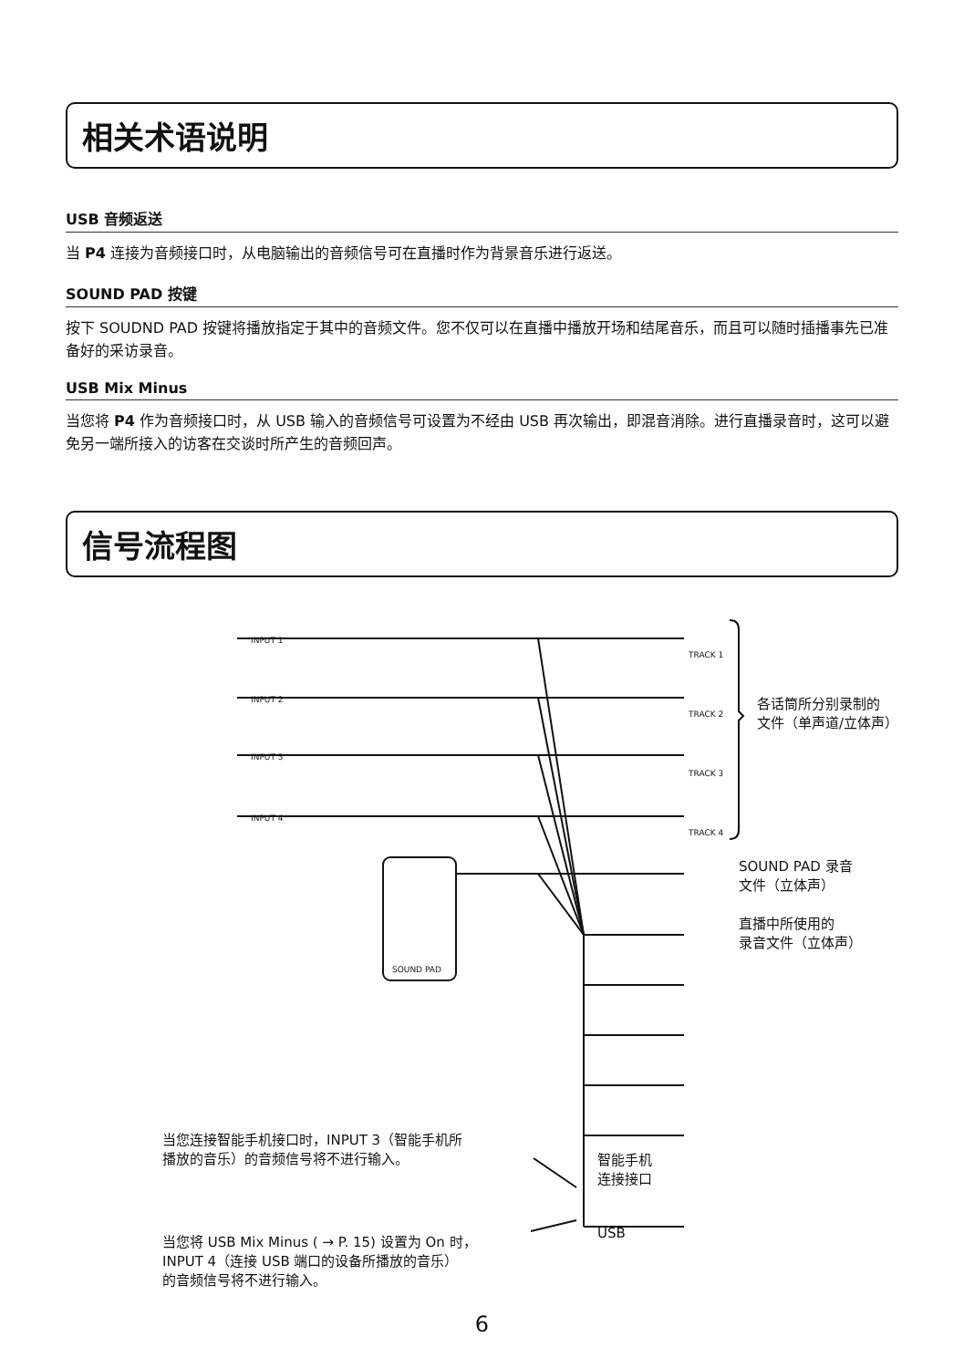相关术语说明
USB 音频返送
当 P4 连接为音频接口时，从电脑输出的音频信号可在直播时作为背景音乐进行返送。
SOUND PAD 按键
按下 SOUDND PAD 按键将播放指定于其中的音频文件。您不仅可以在直播中播放开场和结尾音乐，而且可以随时插播事先已准备好的采访录音。
USB Mix Minus
当您将 P4 作为音频接口时，从 USB 输入的音频信号可设置为不经由 USB 再次输出，即混音消除。进行直播录音时，这可以避免另一端所接入的访客在交谈时所产生的音频回声。
信号流程图
各话筒所分别录制的
文件（单声道/立体声）
SOUND PAD 录音
文件（立体声）
直播中所使用的
录音文件（立体声）
INPUT 1
INPUT 2
INPUT 3
INPUT 4
TRACK 1
TRACK 2
TRACK 3
TRACK 4
SOUND PAD
当您连接智能手机接口时，INPUT 3（智能手机所
播放的音乐）的音频信号将不进行输入。
智能手机
连接接口
USB
当您将 USB Mix Minus ( → P. 15) 设置为 On 时，
INPUT 4（连接 USB 端口的设备所播放的音乐）
的音频信号将不进行输入。
6